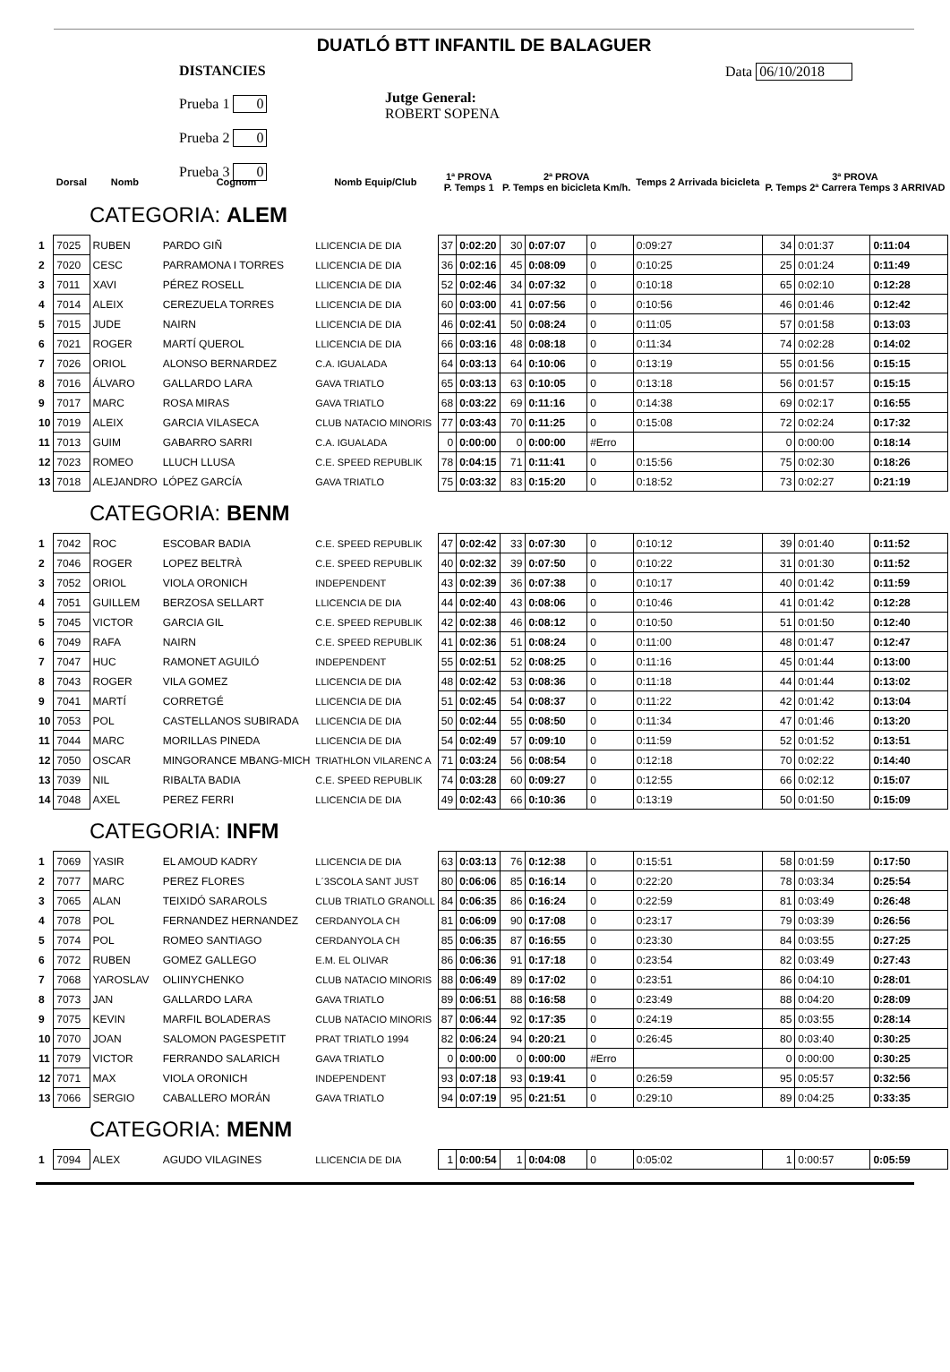DUATLÓ BTT INFANTIL DE BALAGUER
DISTANCIES
Prueba 1 0
Prueba 2 0
Prueba 3 0
Jutge General:
ROBERT SOPENA
Data 06/10/2018
| | Dorsal | Nomb | Cognom | Nomb Equip/Club | 1ª PROVA P. Temps 1 | | 2ª PROVA P. Temps en bicicleta Km/h. | | | Temps 2 Arrivada bicicleta | 3ª PROVA P. Temps 2ª Carrera Temps 3 ARRIVAD | | |
| --- | --- | --- | --- | --- | --- | --- | --- | --- | --- | --- | --- | --- | --- |
| CATEGORIA: ALEM | | | | | | | | | | | | | |
| 1 | 7025 | RUBEN | PARDO GIÑ | LLICENCIA DE DIA | 37 | 0:02:20 | 30 | 0:07:07 | 0 | 0:09:27 | 34 | 0:01:37 | 0:11:04 |
| 2 | 7020 | CESC | PARRAMONA I TORRES | LLICENCIA DE DIA | 36 | 0:02:16 | 45 | 0:08:09 | 0 | 0:10:25 | 25 | 0:01:24 | 0:11:49 |
| 3 | 7011 | XAVI | PÉREZ ROSELL | LLICENCIA DE DIA | 52 | 0:02:46 | 34 | 0:07:32 | 0 | 0:10:18 | 65 | 0:02:10 | 0:12:28 |
| 4 | 7014 | ALEIX | CEREZUELA TORRES | LLICENCIA DE DIA | 60 | 0:03:00 | 41 | 0:07:56 | 0 | 0:10:56 | 46 | 0:01:46 | 0:12:42 |
| 5 | 7015 | JUDE | NAIRN | LLICENCIA DE DIA | 46 | 0:02:41 | 50 | 0:08:24 | 0 | 0:11:05 | 57 | 0:01:58 | 0:13:03 |
| 6 | 7021 | ROGER | MARTÍ QUEROL | LLICENCIA DE DIA | 66 | 0:03:16 | 48 | 0:08:18 | 0 | 0:11:34 | 74 | 0:02:28 | 0:14:02 |
| 7 | 7026 | ORIOL | ALONSO BERNARDEZ | C.A. IGUALADA | 64 | 0:03:13 | 64 | 0:10:06 | 0 | 0:13:19 | 55 | 0:01:56 | 0:15:15 |
| 8 | 7016 | ÁLVARO | GALLARDO LARA | GAVA TRIATLO | 65 | 0:03:13 | 63 | 0:10:05 | 0 | 0:13:18 | 56 | 0:01:57 | 0:15:15 |
| 9 | 7017 | MARC | ROSA MIRAS | GAVA TRIATLO | 68 | 0:03:22 | 69 | 0:11:16 | 0 | 0:14:38 | 69 | 0:02:17 | 0:16:55 |
| 10 | 7019 | ALEIX | GARCIA VILASECA | CLUB NATACIO MINORIS | 77 | 0:03:43 | 70 | 0:11:25 | 0 | 0:15:08 | 72 | 0:02:24 | 0:17:32 |
| 11 | 7013 | GUIM | GABARRO SARRI | C.A. IGUALADA | 0 | 0:00:00 | 0 | 0:00:00 | #Erro | | 0 | 0:00:00 | 0:18:14 |
| 12 | 7023 | ROMEO | LLUCH LLUSA | C.E. SPEED REPUBLIK | 78 | 0:04:15 | 71 | 0:11:41 | 0 | 0:15:56 | 75 | 0:02:30 | 0:18:26 |
| 13 | 7018 | ALEJANDRO | LÓPEZ GARCÍA | GAVA TRIATLO | 75 | 0:03:32 | 83 | 0:15:20 | 0 | 0:18:52 | 73 | 0:02:27 | 0:21:19 |
| CATEGORIA: BENM | | | | | | | | | | | | | |
| 1 | 7042 | ROC | ESCOBAR BADIA | C.E. SPEED REPUBLIK | 47 | 0:02:42 | 33 | 0:07:30 | 0 | 0:10:12 | 39 | 0:01:40 | 0:11:52 |
| 2 | 7046 | ROGER | LOPEZ BELTRÀ | C.E. SPEED REPUBLIK | 40 | 0:02:32 | 39 | 0:07:50 | 0 | 0:10:22 | 31 | 0:01:30 | 0:11:52 |
| 3 | 7052 | ORIOL | VIOLA ORONICH | INDEPENDENT | 43 | 0:02:39 | 36 | 0:07:38 | 0 | 0:10:17 | 40 | 0:01:42 | 0:11:59 |
| 4 | 7051 | GUILLEM | BERZOSA SELLART | LLICENCIA DE DIA | 44 | 0:02:40 | 43 | 0:08:06 | 0 | 0:10:46 | 41 | 0:01:42 | 0:12:28 |
| 5 | 7045 | VICTOR | GARCIA GIL | C.E. SPEED REPUBLIK | 42 | 0:02:38 | 46 | 0:08:12 | 0 | 0:10:50 | 51 | 0:01:50 | 0:12:40 |
| 6 | 7049 | RAFA | NAIRN | C.E. SPEED REPUBLIK | 41 | 0:02:36 | 51 | 0:08:24 | 0 | 0:11:00 | 48 | 0:01:47 | 0:12:47 |
| 7 | 7047 | HUC | RAMONET AGUILÓ | INDEPENDENT | 55 | 0:02:51 | 52 | 0:08:25 | 0 | 0:11:16 | 45 | 0:01:44 | 0:13:00 |
| 8 | 7043 | ROGER | VILA GOMEZ | LLICENCIA DE DIA | 48 | 0:02:42 | 53 | 0:08:36 | 0 | 0:11:18 | 44 | 0:01:44 | 0:13:02 |
| 9 | 7041 | MARTÍ | CORRETGÉ | LLICENCIA DE DIA | 51 | 0:02:45 | 54 | 0:08:37 | 0 | 0:11:22 | 42 | 0:01:42 | 0:13:04 |
| 10 | 7053 | POL | CASTELLANOS SUBIRADA | LLICENCIA DE DIA | 50 | 0:02:44 | 55 | 0:08:50 | 0 | 0:11:34 | 47 | 0:01:46 | 0:13:20 |
| 11 | 7044 | MARC | MORILLAS PINEDA | LLICENCIA DE DIA | 54 | 0:02:49 | 57 | 0:09:10 | 0 | 0:11:59 | 52 | 0:01:52 | 0:13:51 |
| 12 | 7050 | OSCAR | MINGORANCE MBANG-MICH | TRIATHLON VILARENC A | 71 | 0:03:24 | 56 | 0:08:54 | 0 | 0:12:18 | 70 | 0:02:22 | 0:14:40 |
| 13 | 7039 | NIL | RIBALTA BADIA | C.E. SPEED REPUBLIK | 74 | 0:03:28 | 60 | 0:09:27 | 0 | 0:12:55 | 66 | 0:02:12 | 0:15:07 |
| 14 | 7048 | AXEL | PEREZ FERRI | LLICENCIA DE DIA | 49 | 0:02:43 | 66 | 0:10:36 | 0 | 0:13:19 | 50 | 0:01:50 | 0:15:09 |
| CATEGORIA: INFM | | | | | | | | | | | | | |
| 1 | 7069 | YASIR | EL AMOUD KADRY | LLICENCIA DE DIA | 63 | 0:03:13 | 76 | 0:12:38 | 0 | 0:15:51 | 58 | 0:01:59 | 0:17:50 |
| 2 | 7077 | MARC | PEREZ FLORES | L´3SCOLA SANT JUST | 80 | 0:06:06 | 85 | 0:16:14 | 0 | 0:22:20 | 78 | 0:03:34 | 0:25:54 |
| 3 | 7065 | ALAN | TEIXIDÓ SARAROLS | CLUB TRIATLO GRANOLL | 84 | 0:06:35 | 86 | 0:16:24 | 0 | 0:22:59 | 81 | 0:03:49 | 0:26:48 |
| 4 | 7078 | POL | FERNANDEZ HERNANDEZ | CERDANYOLA CH | 81 | 0:06:09 | 90 | 0:17:08 | 0 | 0:23:17 | 79 | 0:03:39 | 0:26:56 |
| 5 | 7074 | POL | ROMEO SANTIAGO | CERDANYOLA CH | 85 | 0:06:35 | 87 | 0:16:55 | 0 | 0:23:30 | 84 | 0:03:55 | 0:27:25 |
| 6 | 7072 | RUBEN | GOMEZ GALLEGO | E.M. EL OLIVAR | 86 | 0:06:36 | 91 | 0:17:18 | 0 | 0:23:54 | 82 | 0:03:49 | 0:27:43 |
| 7 | 7068 | YAROSLAV | OLIINYCHENKO | CLUB NATACIO MINORIS | 88 | 0:06:49 | 89 | 0:17:02 | 0 | 0:23:51 | 86 | 0:04:10 | 0:28:01 |
| 8 | 7073 | JAN | GALLARDO LARA | GAVA TRIATLO | 89 | 0:06:51 | 88 | 0:16:58 | 0 | 0:23:49 | 88 | 0:04:20 | 0:28:09 |
| 9 | 7075 | KEVIN | MARFIL BOLADERAS | CLUB NATACIO MINORIS | 87 | 0:06:44 | 92 | 0:17:35 | 0 | 0:24:19 | 85 | 0:03:55 | 0:28:14 |
| 10 | 7070 | JOAN | SALOMON PAGESPETIT | PRAT TRIATLO 1994 | 82 | 0:06:24 | 94 | 0:20:21 | 0 | 0:26:45 | 80 | 0:03:40 | 0:30:25 |
| 11 | 7079 | VICTOR | FERRANDO SALARICH | GAVA TRIATLO | 0 | 0:00:00 | 0 | 0:00:00 | #Erro | | 0 | 0:00:00 | 0:30:25 |
| 12 | 7071 | MAX | VIOLA ORONICH | INDEPENDENT | 93 | 0:07:18 | 93 | 0:19:41 | 0 | 0:26:59 | 95 | 0:05:57 | 0:32:56 |
| 13 | 7066 | SERGIO | CABALLERO MORÁN | GAVA TRIATLO | 94 | 0:07:19 | 95 | 0:21:51 | 0 | 0:29:10 | 89 | 0:04:25 | 0:33:35 |
| CATEGORIA: MENM | | | | | | | | | | | | | |
| 1 | 7094 | ALEX | AGUDO VILAGINES | LLICENCIA DE DIA | 1 | 0:00:54 | 1 | 0:04:08 | 0 | 0:05:02 | 1 | 0:00:57 | 0:05:59 |